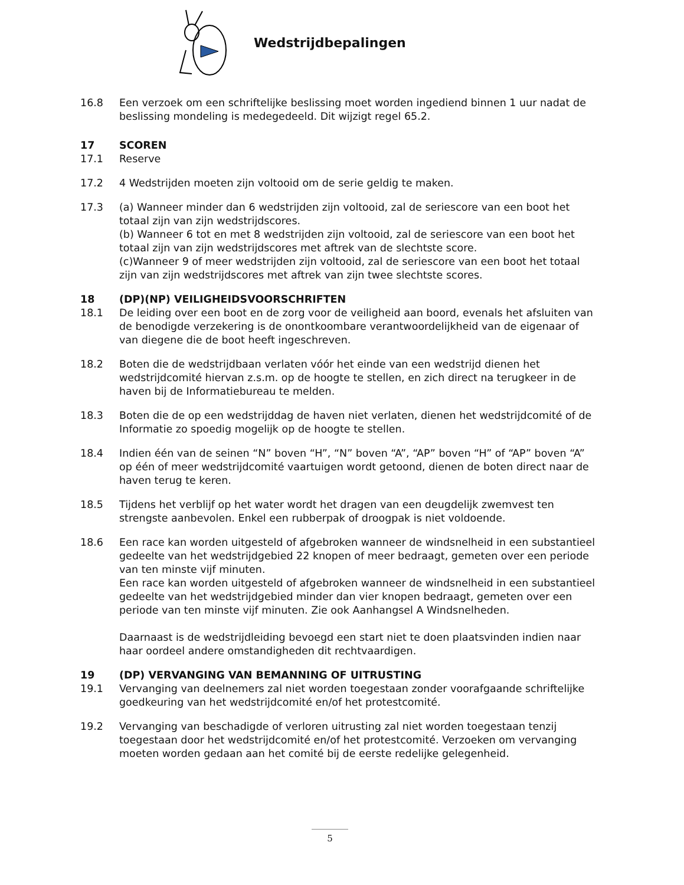Wedstrijdbepalingen
16.8 Een verzoek om een schriftelijke beslissing moet worden ingediend binnen 1 uur nadat de beslissing mondeling is medegedeeld. Dit wijzigt regel 65.2.
17 SCOREN
17.1 Reserve
17.2 4 Wedstrijden moeten zijn voltooid om de serie geldig te maken.
17.3 (a) Wanneer minder dan 6 wedstrijden zijn voltooid, zal de seriescore van een boot het totaal zijn van zijn wedstrijdscores.
(b) Wanneer 6 tot en met 8 wedstrijden zijn voltooid, zal de seriescore van een boot het totaal zijn van zijn wedstrijdscores met aftrek van de slechtste score.
(c)Wanneer 9 of meer wedstrijden zijn voltooid, zal de seriescore van een boot het totaal zijn van zijn wedstrijdscores met aftrek van zijn twee slechtste scores.
18 (DP)(NP) VEILIGHEIDSVOORSCHRIFTEN
18.1 De leiding over een boot en de zorg voor de veiligheid aan boord, evenals het afsluiten van de benodigde verzekering is de onontkoombare verantwoordelijkheid van de eigenaar of van diegene die de boot heeft ingeschreven.
18.2 Boten die de wedstrijdbaan verlaten vóór het einde van een wedstrijd dienen het wedstrijdcomité hiervan z.s.m. op de hoogte te stellen, en zich direct na terugkeer in de haven bij de Informatiebureau te melden.
18.3 Boten die de op een wedstrijddag de haven niet verlaten, dienen het wedstrijdcomité of de Informatie zo spoedig mogelijk op de hoogte te stellen.
18.4 Indien één van de seinen “N” boven “H”, “N” boven “A”, “AP” boven “H” of “AP” boven “A” op één of meer wedstrijdcomité vaartuigen wordt getoond, dienen de boten direct naar de haven terug te keren.
18.5 Tijdens het verblijf op het water wordt het dragen van een deugdelijk zwemvest ten strengste aanbevolen. Enkel een rubberpak of droogpak is niet voldoende.
18.6 Een race kan worden uitgesteld of afgebroken wanneer de windsnelheid in een substantieel gedeelte van het wedstrijdgebied 22 knopen of meer bedraagt, gemeten over een periode van ten minste vijf minuten.
Een race kan worden uitgesteld of afgebroken wanneer de windsnelheid in een substantieel gedeelte van het wedstrijdgebied minder dan vier knopen bedraagt, gemeten over een periode van ten minste vijf minuten. Zie ook Aanhangsel A Windsnelheden.
Daarnaast is de wedstrijdleiding bevoegd een start niet te doen plaatsvinden indien naar haar oordeel andere omstandigheden dit rechtvaardigen.
19 (DP) VERVANGING VAN BEMANNING OF UITRUSTING
19.1 Vervanging van deelnemers zal niet worden toegestaan zonder voorafgaande schriftelijke goedkeuring van het wedstrijdcomité en/of het protestcomité.
19.2 Vervanging van beschadigde of verloren uitrusting zal niet worden toegestaan tenzij toegestaan door het wedstrijdcomité en/of het protestcomité. Verzoeken om vervanging moeten worden gedaan aan het comité bij de eerste redelijke gelegenheid.
5